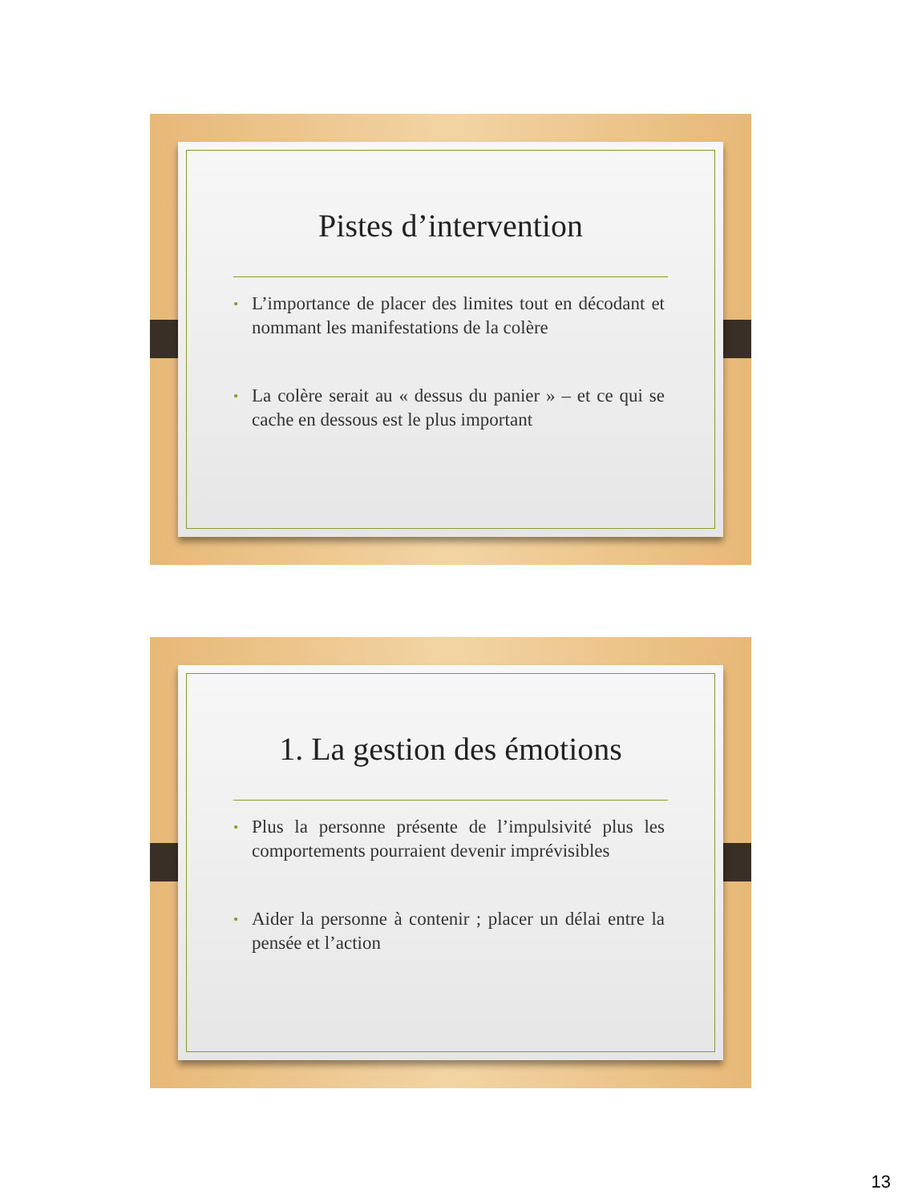Pistes d’intervention
• L’importance de placer des limites tout en décodant et nommant les manifestations de la colère
• La colère serait au « dessus du panier » – et ce qui se cache en dessous est le plus important
1. La gestion des émotions
• Plus la personne présente de l’impulsivité plus les comportements pourraient devenir imprévisibles
• Aider la personne à contenir ; placer un délai entre la pensée et l’action
13